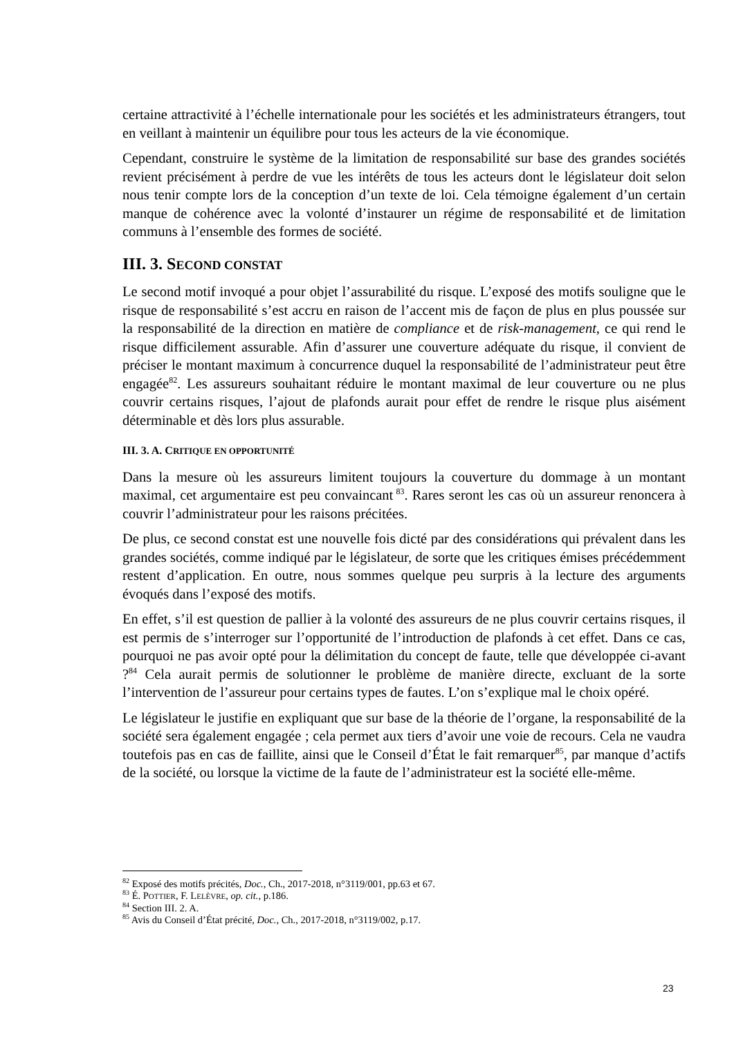certaine attractivité à l’échelle internationale pour les sociétés et les administrateurs étrangers, tout en veillant à maintenir un équilibre pour tous les acteurs de la vie économique.
Cependant, construire le système de la limitation de responsabilité sur base des grandes sociétés revient précisément à perdre de vue les intérêts de tous les acteurs dont le législateur doit selon nous tenir compte lors de la conception d’un texte de loi. Cela témoigne également d’un certain manque de cohérence avec la volonté d’instaurer un régime de responsabilité et de limitation communs à l’ensemble des formes de société.
III. 3. SECOND CONSTAT
Le second motif invoqué a pour objet l’assurabilité du risque. L’exposé des motifs souligne que le risque de responsabilité s’est accru en raison de l’accent mis de façon de plus en plus poussée sur la responsabilité de la direction en matière de compliance et de risk-management, ce qui rend le risque difficilement assurable. Afin d’assurer une couverture adéquate du risque, il convient de préciser le montant maximum à concurrence duquel la responsabilité de l’administrateur peut être engagée<sup>82</sup>. Les assureurs souhaitant réduire le montant maximal de leur couverture ou ne plus couvrir certains risques, l’ajout de plafonds aurait pour effet de rendre le risque plus aisément déterminable et dès lors plus assurable.
III. 3. A. CRITIQUE EN OPPORTUNITÉ
Dans la mesure où les assureurs limitent toujours la couverture du dommage à un montant maximal, cet argumentaire est peu convaincant<sup>83</sup>. Rares seront les cas où un assureur renoncera à couvrir l’administrateur pour les raisons précitées.
De plus, ce second constat est une nouvelle fois dicté par des considérations qui prévalent dans les grandes sociétés, comme indiqué par le législateur, de sorte que les critiques émises précédemment restent d’application. En outre, nous sommes quelque peu surpris à la lecture des arguments évoqués dans l’exposé des motifs.
En effet, s’il est question de pallier à la volonté des assureurs de ne plus couvrir certains risques, il est permis de s’interroger sur l’opportunité de l’introduction de plafonds à cet effet. Dans ce cas, pourquoi ne pas avoir opté pour la délimitation du concept de faute, telle que développée ci-avant ?<sup>84</sup> Cela aurait permis de solutionner le problème de manière directe, excluant de la sorte l’intervention de l’assureur pour certains types de fautes. L’on s’explique mal le choix opéré.
Le législateur le justifie en expliquant que sur base de la théorie de l’organe, la responsabilité de la société sera également engagée ; cela permet aux tiers d’avoir une voie de recours. Cela ne vaudra toutefois pas en cas de faillite, ainsi que le Conseil d’État le fait remarquer<sup>85</sup>, par manque d’actifs de la société, ou lorsque la victime de la faute de l’administrateur est la société elle-même.
<sup>82</sup> Exposé des motifs précités, Doc., Ch., 2017-2018, n°3119/001, pp.63 et 67.
<sup>83</sup> É. POTTIER, F. LELÈVRE, op. cit., p.186.
<sup>84</sup> Section III. 2. A.
<sup>85</sup> Avis du Conseil d’État précité, Doc., Ch., 2017-2018, n°3119/002, p.17.
23